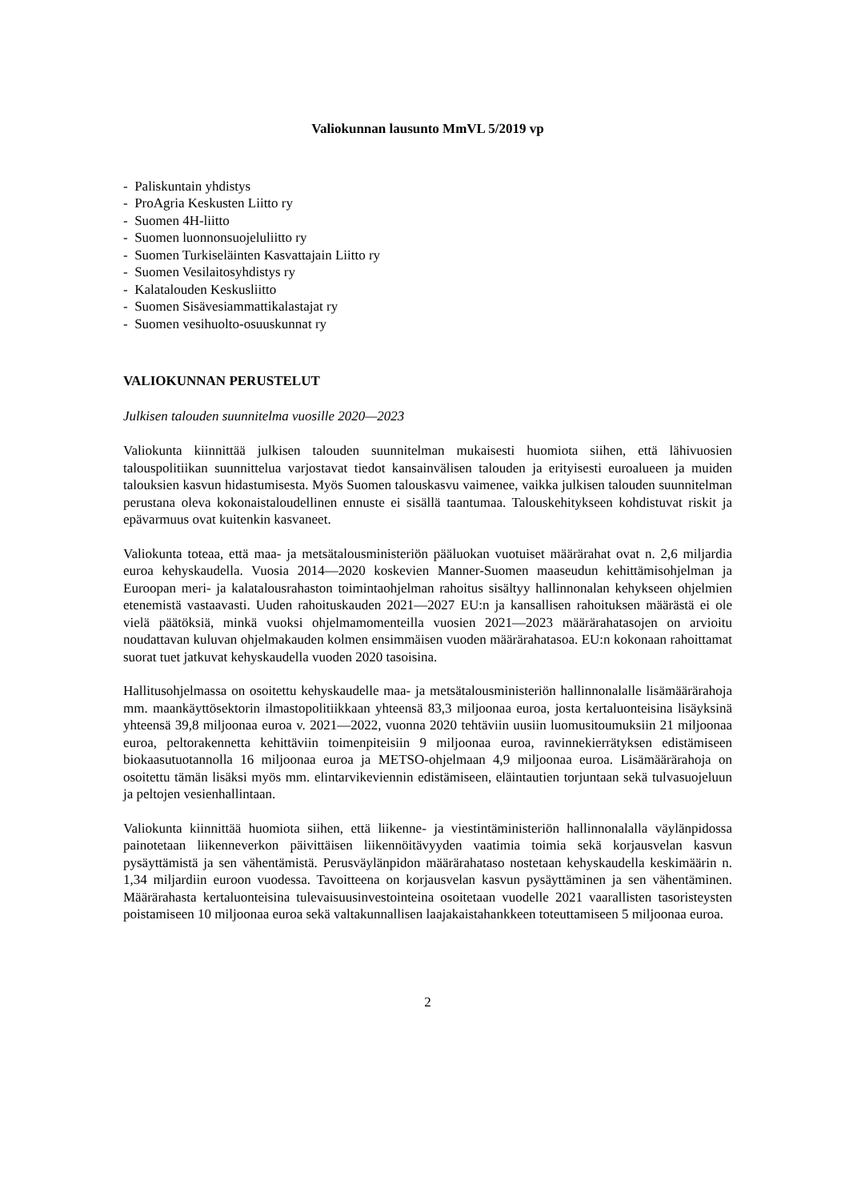Valiokunnan lausunto MmVL 5/2019 vp
- Paliskuntain yhdistys
- ProAgria Keskusten Liitto ry
- Suomen 4H-liitto
- Suomen luonnonsuojeluliitto ry
- Suomen Turkiseläinten Kasvattajain Liitto ry
- Suomen Vesilaitosyhdistys ry
- Kalatalouden Keskusliitto
- Suomen Sisävesiammattikalastajat ry
- Suomen vesihuolto-osuuskunnat ry
VALIOKUNNAN PERUSTELUT
Julkisen talouden suunnitelma vuosille 2020—2023
Valiokunta kiinnittää julkisen talouden suunnitelman mukaisesti huomiota siihen, että lähivuosien talouspolitiikan suunnittelua varjostavat tiedot kansainvälisen talouden ja erityisesti euroalueen ja muiden talouksien kasvun hidastumisesta. Myös Suomen talouskasvu vaimenee, vaikka julkisen talouden suunnitelman perustana oleva kokonaistaloudellinen ennuste ei sisällä taantumaa. Talouskehitykseen kohdistuvat riskit ja epävarmuus ovat kuitenkin kasvaneet.
Valiokunta toteaa, että maa- ja metsätalousministeriön pääluokan vuotuiset määrärahat ovat n. 2,6 miljardia euroa kehyskaudella. Vuosia 2014—2020 koskevien Manner-Suomen maaseudun kehittämisohjelman ja Euroopan meri- ja kalatalousrahaston toimintaohjelman rahoitus sisältyy hallinnonalan kehykseen ohjelmien etenemistä vastaavasti. Uuden rahoituskauden 2021—2027 EU:n ja kansallisen rahoituksen määrästä ei ole vielä päätöksiä, minkä vuoksi ohjelmamomenteilla vuosien 2021—2023 määrärahatasojen on arvioitu noudattavan kuluvan ohjelmakauden kolmen ensimmäisen vuoden määrärahatasoa. EU:n kokonaan rahoittamat suorat tuet jatkuvat kehyskaudella vuoden 2020 tasoisina.
Hallitusohjelmassa on osoitettu kehyskaudelle maa- ja metsätalousministeriön hallinnonalalle lisämäärärahoja mm. maankäyttösektorin ilmastopolitiikkaan yhteensä 83,3 miljoonaa euroa, josta kertaluonteisina lisäyksinä yhteensä 39,8 miljoonaa euroa v. 2021—2022, vuonna 2020 tehtäviin uusiin luomusitoumuksiin 21 miljoonaa euroa, peltorakennetta kehittäviin toimenpiteisiin 9 miljoonaa euroa, ravinnekierrätyksen edistämiseen biokaasutuotannolla 16 miljoonaa euroa ja METSO-ohjelmaan 4,9 miljoonaa euroa. Lisämäärärahoja on osoitettu tämän lisäksi myös mm. elintarvikeviennin edistämiseen, eläintautien torjuntaan sekä tulvasuojeluun ja peltojen vesienhallintaan.
Valiokunta kiinnittää huomiota siihen, että liikenne- ja viestintäministeriön hallinnonalalla väylänpidossa painotetaan liikenneverkon päivittäisen liikennöitävyyden vaatimia toimia sekä korjausvelan kasvun pysäyttämistä ja sen vähentämistä. Perusväylänpidon määrärahataso nostetaan kehyskaudella keskimäärin n. 1,34 miljardiin euroon vuodessa. Tavoitteena on korjausvelan kasvun pysäyttäminen ja sen vähentäminen. Määrärahasta kertaluonteisina tulevaisuusinvestointeina osoitetaan vuodelle 2021 vaarallisten tasoristeysten poistamiseen 10 miljoonaa euroa sekä valtakunnallisen laajakaistahankkeen toteuttamiseen 5 miljoonaa euroa.
2